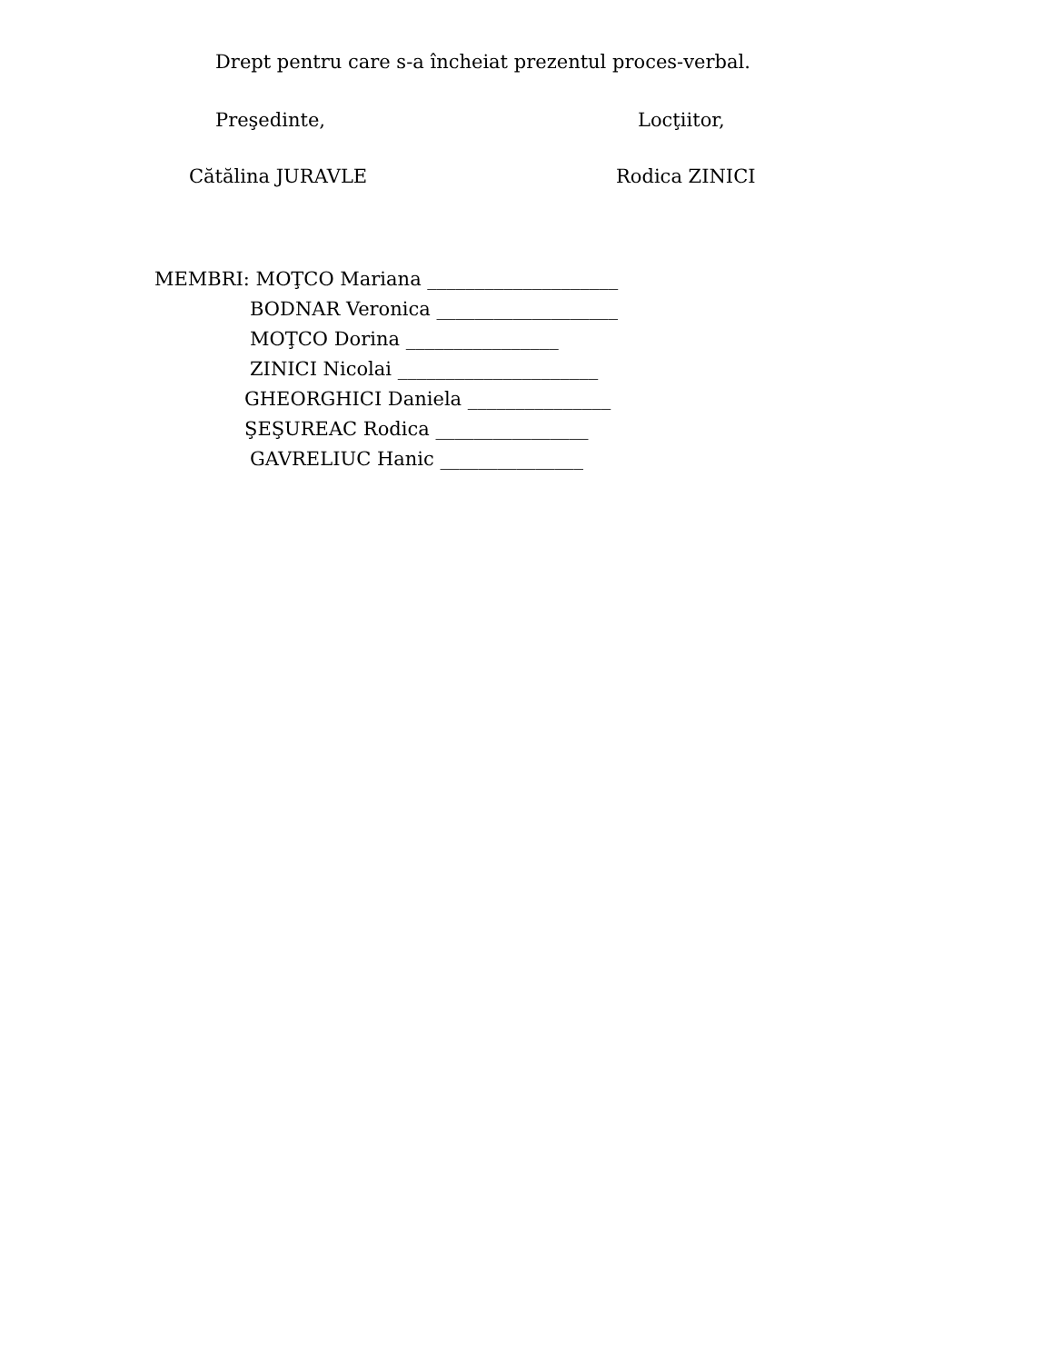Drept pentru care s-a încheiat prezentul proces-verbal.
Preşedinte, Locţiitor,
Cătălina JURAVLE Rodica ZINICI
MEMBRI: MOŢCO Mariana ____________________
BODNAR Veronica ___________________
MOŢCO Dorina ________________
ZINICI Nicolai _____________________
GHEORGHICI Daniela _______________
ŞEŞUREAC Rodica ________________
GAVRELIUC Hanic _______________